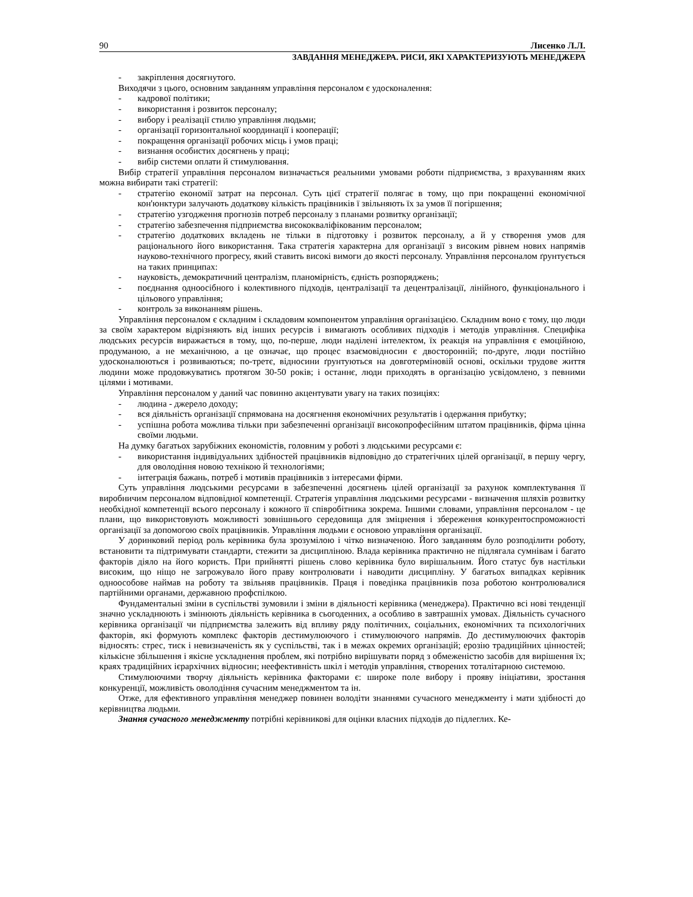90 Лисенко Л.Л.
ЗАВДАННЯ МЕНЕДЖЕРА. РИСИ, ЯКІ ХАРАКТЕРИЗУЮТЬ МЕНЕДЖЕРА
- закріплення досягнутого.
Виходячи з цього, основним завданням управління персоналом є удосконалення:
- кадрової політики;
- використання і розвиток персоналу;
- вибору і реалізації стилю управління людьми;
- організації горизонтальної координації і кооперації;
- покращення організації робочих місць і умов праці;
- визнання особистих досягнень у праці;
- вибір системи оплати й стимулювання.
Вибір стратегії управління персоналом визначається реальними умовами роботи підприємства, з врахуванням яких можна вибирати такі стратегії:
- стратегію економії затрат на персонал. Суть цієї стратегії полягає в тому, що при покращенні економічної кон'юнктури залучають додаткову кількість працівників ї звільняють їх за умов її погіршення;
- стратегію узгодження прогнозів потреб персоналу з планами розвитку організації;
- стратегію забезпечення підприємства висококваліфікованим персоналом;
- стратегію додаткових вкладень не тільки в підготовку і розвиток персоналу, а й у створення умов для раціонального його використання. Така стратегія характерна для організації з високим рівнем нових напрямів науково-технічного прогресу, який ставить високі вимоги до якості персоналу. Управління персоналом ґрунтується на таких принципах:
- науковість, демократичний централізм, планомірність, єдність розпоряджень;
- поєднання одноосібного і колективного підходів, централізації та децентралізації, лінійного, функціонального і цільового управління;
- контроль за виконанням рішень.
Управління персоналом є складним і складовим компонентом управління організацією. Складним воно є тому, що люди за своїм характером відрізняють від інших ресурсів і вимагають особливих підходів і методів управління. Специфіка людських ресурсів виражається в тому, що, по-перше, люди наділені інтелектом, їх реакція на управління є емоційною, продуманою, а не механічною, а це означає, що процес взаємовідносин є двосторонній; по-друге, люди постійно удосконалюються і розвиваються; по-третє, відносини ґрунтуються на довготерміновій основі, оскільки трудове життя людини може продовжуватись протягом 30-50 років; і останнє, люди приходять в організацію усвідомлено, з певними цілями і мотивами.
Управління персоналом у даний час повинно акцентувати увагу на таких позиціях:
- людина - джерело доходу;
- вся діяльність організації спрямована на досягнення економічних результатів і одержання прибутку;
- успішна робота можлива тільки при забезпеченні організації високопрофесійним штатом працівників, фірма цінна своїми людьми.
На думку багатьох зарубіжних економістів, головним у роботі з людськими ресурсами є:
- використання індивідуальних здібностей працівників відповідно до стратегічних цілей організації, в першу чергу, для оволодіння новою технікою й технологіями;
- інтеграція бажань, потреб і мотивів працівників з інтересами фірми.
Суть управління людськими ресурсами в забезпеченні досягнень цілей організації за рахунок комплектування її виробничим персоналом відповідної компетенції. Стратегія управління людськими ресурсами - визначення шляхів розвитку необхідної компетенції всього персоналу і кожного її співробітника зокрема. Іншими словами, управління персоналом - це плани, що використовують можливості зовнішнього середовища для зміцнення і збереження конкурентоспроможності організації за допомогою своїх працівників. Управління людьми є основою управління організації.
У доринковий період роль керівника була зрозумілою і чітко визначеною. Його завданням було розподілити роботу, встановити та підтримувати стандарти, стежити за дисципліною. Влада керівника практично не підлягала сумнівам і багато факторів діяло на його користь. При прийнятті рішень слово керівника було вирішальним. Його статус був настільки високим, що ніщо не загрожувало його праву контролювати і наводити дисципліну. У багатьох випадках керівник одноособове наймав на роботу та звільняв працівників. Праця і поведінка працівників поза роботою контролювалися партійними органами, державною профспілкою.
Фундаментальні зміни в суспільстві зумовили і зміни в діяльності керівника (менеджера). Практично всі нові тенденції значно ускладнюють і змінюють діяльність керівника в сьогоденних, а особливо в завтрашніх умовах. Діяльність сучасного керівника організації чи підприємства залежить від впливу ряду політичних, соціальних, економічних та психологічних факторів, які формують комплекс факторів дестимулюючого і стимулюючого напрямів. До дестимулюючих факторів відносять: стрес, тиск і невизначеність як у суспільстві, так і в межах окремих організацій; ерозію традиційних цінностей; кількісне збільшення і якісне ускладнення проблем, які потрібно вирішувати поряд з обмеженістю засобів для вирішення їх; краях традиційних ієрархічних відносин; неефективність шкіл і методів управління, створених тоталітарною системою.
Стимулюючими творчу діяльність керівника факторами є: широке поле вибору і прояву ініціативи, зростання конкуренції, можливість оволодіння сучасним менеджментом та ін.
Отже, для ефективного управління менеджер повинен володіти знаннями сучасного менеджменту і мати здібності до керівництва людьми.
Знання сучасного менеджменту потрібні керівникові для оцінки власних підходів до підлеглих. Ке-